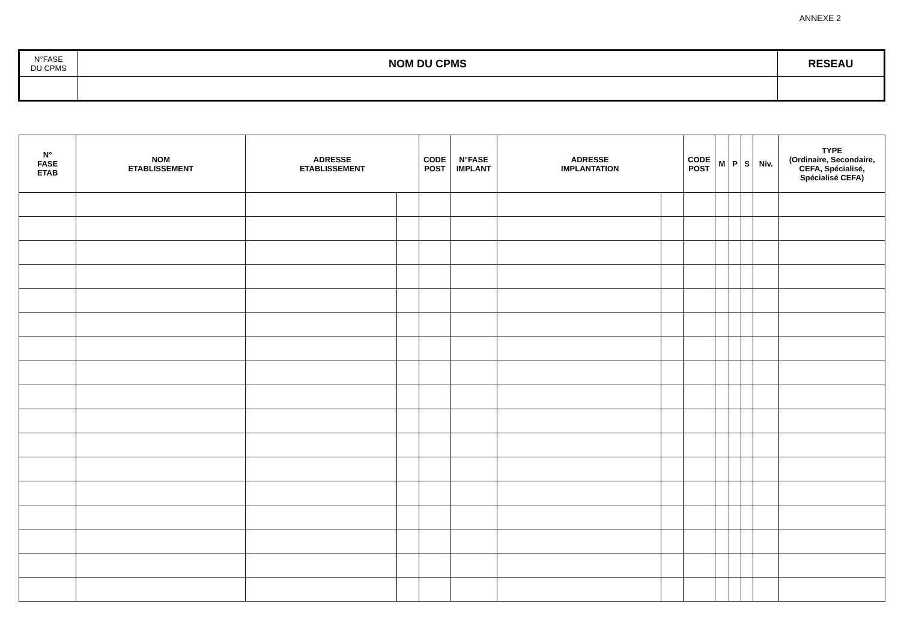ANNEXE 2
| N°FASE DU CPMS | NOM DU CPMS | RESEAU |
| N° FASE ETAB | NOM ETABLISSEMENT | ADRESSE ETABLISSEMENT | | CODE POST | N°FASE IMPLANT | ADRESSE IMPLANTATION | | CODE POST | M | P | S | Niv. | TYPE (Ordinaire, Secondaire, CEFA, Spécialisé, Spécialisé CEFA) |
| --- | --- | --- | --- | --- | --- | --- | --- | --- | --- | --- | --- | --- | --- |